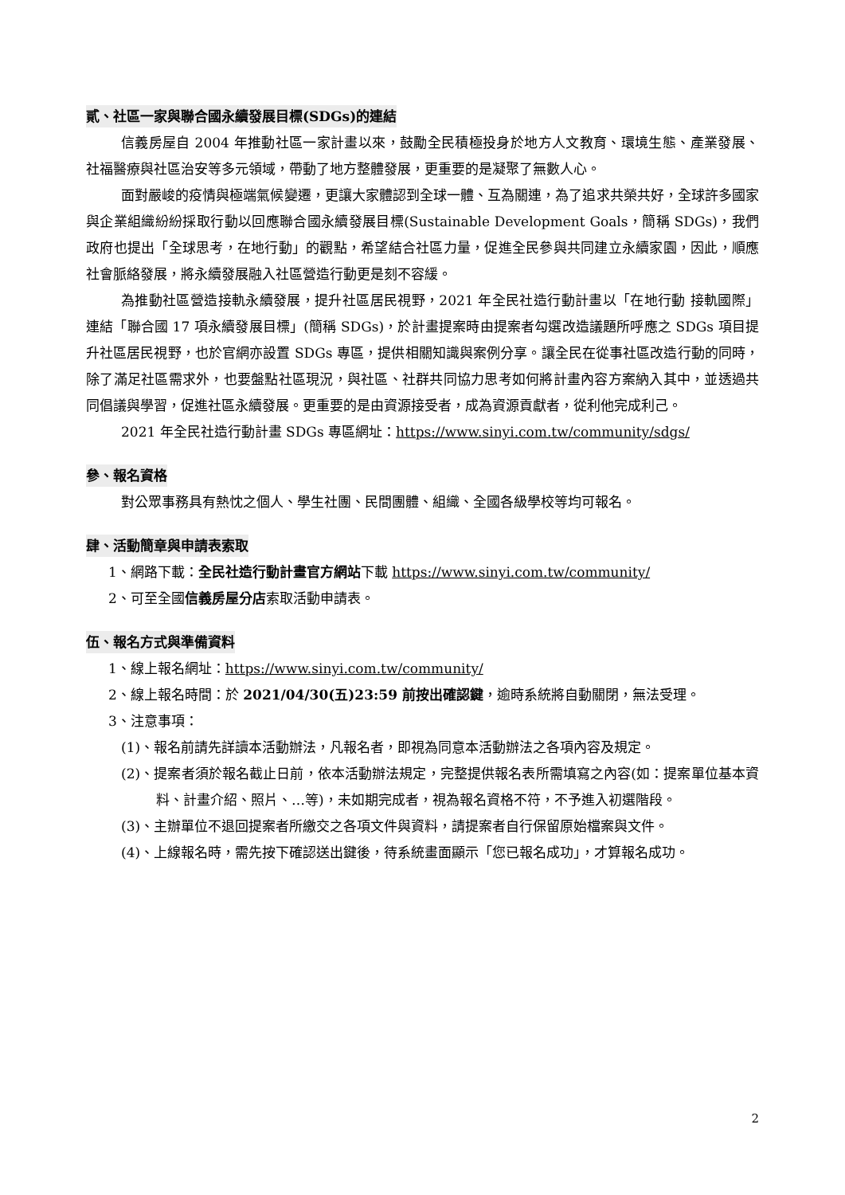貳、社區一家與聯合國永續發展目標(SDGs)的連結
信義房屋自 2004 年推動社區一家計畫以來，鼓勵全民積極投身於地方人文教育、環境生態、產業發展、社福醫療與社區治安等多元領域，帶動了地方整體發展，更重要的是凝聚了無數人心。
面對嚴峻的疫情與極端氣候變遷，更讓大家體認到全球一體、互為關連，為了追求共榮共好，全球許多國家與企業組織紛紛採取行動以回應聯合國永續發展目標(Sustainable Development Goals，簡稱 SDGs)，我們政府也提出「全球思考，在地行動」的觀點，希望結合社區力量，促進全民參與共同建立永續家園，因此，順應社會脈絡發展，將永續發展融入社區營造行動更是刻不容緩。
為推動社區營造接軌永續發展，提升社區居民視野，2021 年全民社造行動計畫以「在地行動 接軌國際」連結「聯合國 17 項永續發展目標」(簡稱 SDGs)，於計畫提案時由提案者勾選改造議題所呼應之 SDGs 項目提升社區居民視野，也於官網亦設置 SDGs 專區，提供相關知識與案例分享。讓全民在從事社區改造行動的同時，除了滿足社區需求外，也要盤點社區現況，與社區、社群共同協力思考如何將計畫內容方案納入其中，並透過共同倡議與學習，促進社區永續發展。更重要的是由資源接受者，成為資源貢獻者，從利他完成利己。
2021 年全民社造行動計畫 SDGs 專區網址：https://www.sinyi.com.tw/community/sdgs/
參、報名資格
對公眾事務具有熱忱之個人、學生社團、民間團體、組織、全國各級學校等均可報名。
肆、活動簡章與申請表索取
1、網路下載：全民社造行動計畫官方網站下載 https://www.sinyi.com.tw/community/
2、可至全國信義房屋分店索取活動申請表。
伍、報名方式與準備資料
1、線上報名網址：https://www.sinyi.com.tw/community/
2、線上報名時間：於 2021/04/30(五)23:59 前按出確認鍵，逾時系統將自動關閉，無法受理。
3、注意事項：
(1)、報名前請先詳讀本活動辦法，凡報名者，即視為同意本活動辦法之各項內容及規定。
(2)、提案者須於報名截止日前，依本活動辦法規定，完整提供報名表所需填寫之內容(如：提案單位基本資料、計畫介紹、照片、…等)，未如期完成者，視為報名資格不符，不予進入初選階段。
(3)、主辦單位不退回提案者所繳交之各項文件與資料，請提案者自行保留原始檔案與文件。
(4)、上線報名時，需先按下確認送出鍵後，待系統畫面顯示「您已報名成功」，才算報名成功。
2